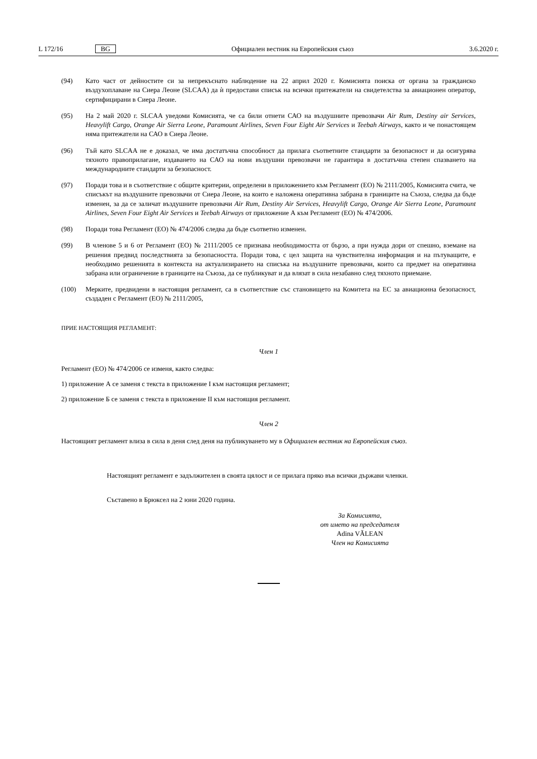L 172/16 BG Официален вестник на Европейския съюз 3.6.2020 г.
(94) Като част от дейностите си за непрекъснато наблюдение на 22 април 2020 г. Комисията поиска от органа за гражданско въздухоплаване на Сиера Леоне (SLCAA) да ѝ предостави списък на всички притежатели на свидетелства за авиационен оператор, сертифицирани в Сиера Леоне.
(95) На 2 май 2020 г. SLCAA уведоми Комисията, че са били отнети САО на въздушните превозвачи Air Rum, Destiny air Services, Heavylift Cargo, Orange Air Sierra Leone, Paramount Airlines, Seven Four Eight Air Services и Teebah Airways, както и че понастоящем няма притежатели на САО в Сиера Леоне.
(96) Тъй като SLCAA не е доказал, че има достатъчна способност да прилага съответните стандарти за безопасност и да осигурява тяхното правоприлагане, издаването на САО на нови въздушни превозвачи не гарантира в достатъчна степен спазването на международните стандарти за безопасност.
(97) Поради това и в съответствие с общите критерии, определени в приложението към Регламент (ЕО) № 2111/2005, Комисията счита, че списъкът на въздушните превозвачи от Сиера Леоне, на които е наложена оперативна забрана в границите на Съюза, следва да бъде изменен, за да се заличат въздушните превозвачи Air Rum, Destiny Air Services, Heavylift Cargo, Orange Air Sierra Leone, Paramount Airlines, Seven Four Eight Air Services и Teebah Airways от приложение А към Регламент (ЕО) № 474/2006.
(98) Поради това Регламент (ЕО) № 474/2006 следва да бъде съответно изменен.
(99) В членове 5 и 6 от Регламент (ЕО) № 2111/2005 се признава необходимостта от бързо, а при нужда дори от спешно, вземане на решения предвид последствията за безопасността. Поради това, с цел защита на чувствителна информация и на пътуващите, е необходимо решенията в контекста на актуализирането на списъка на въздушните превозвачи, които са предмет на оперативна забрана или ограничение в границите на Съюза, да се публикуват и да влязат в сила незабавно след тяхното приемане.
(100) Мерките, предвидени в настоящия регламент, са в съответствие със становището на Комитета на ЕС за авиационна безопасност, създаден с Регламент (ЕО) № 2111/2005,
ПРИЕ НАСТОЯЩИЯ РЕГЛАМЕНТ:
Член 1
Регламент (ЕО) № 474/2006 се изменя, както следва:
1) приложение А се заменя с текста в приложение I към настоящия регламент;
2) приложение Б се заменя с текста в приложение II към настоящия регламент.
Член 2
Настоящият регламент влиза в сила в деня след деня на публикуването му в Официален вестник на Европейския съюз.
Настоящият регламент е задължителен в своята цялост и се прилага пряко във всички държави членки.
Съставено в Брюксел на 2 юни 2020 година.
За Комисията,
от името на председателя
Adina VĂLEAN
Член на Комисията